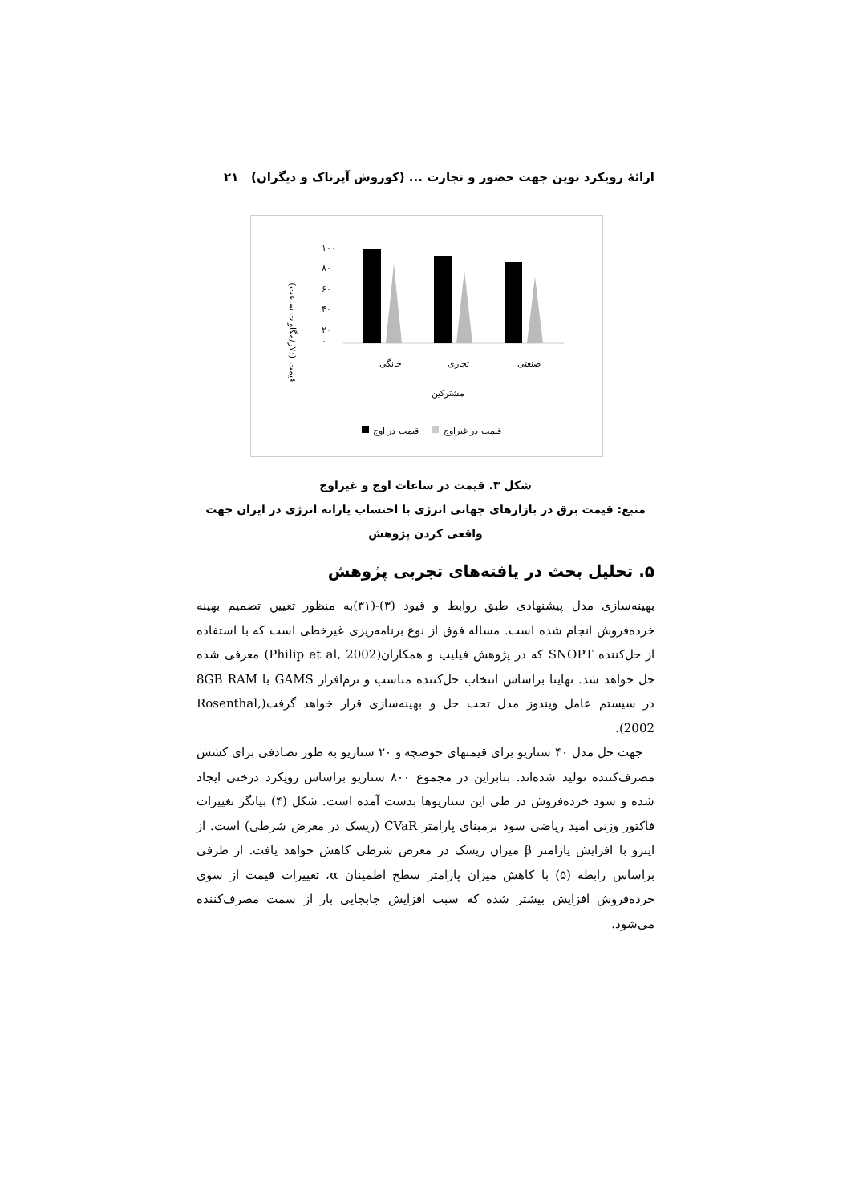ارائهٔ رویکرد نوین جهت حضور و تجارت ... (کوروش آپرناک و دیگران) ۲۱
قیمت (دلار/مگاوات ساعت)
۱۰۰
۸۰
۶۰
۴۰
۲۰
۰
خانگی
تجاری
صنعتی
مشترکین
قیمت در اوج
قیمت در غیراوج
شکل ۳. قیمت در ساعات اوج و غیراوج
منبع: قیمت برق در بازارهای جهانی انرژی با احتساب یارانه انرژی در ایران جهت واقعی کردن پژوهش
۵. تحلیل بحث در یافته‌های تجربی پژوهش
بهینه‌سازی مدل پیشنهادی طبق روابط و قیود (۳)-(۳۱)به منظور تعیین تصمیم بهینه خرده‌فروش انجام شده است. مساله فوق از نوع برنامه‌ریزی غیرخطی است که با استفاده از حل‌کننده SNOPT که در پژوهش فیلیپ و همکاران(Philip et al, 2002) معرفی شده حل خواهد شد. نهایتا براساس انتخاب حل‌کننده مناسب و نرم‌افزار GAMS با 8GB RAM در سیستم عامل ویندوز مدل تحت حل و بهینه‌سازی قرار خواهد گرفت(Rosenthal, 2002).
جهت حل مدل ۴۰ سناریو برای قیمتهای حوضچه و ۲۰ سناریو به طور تصادفی برای کشش مصرف‌کننده تولید شده‌اند. بنابراین در مجموع ۸۰۰ سناریو براساس رویکرد درختی ایجاد شده و سود خرده‌فروش در طی این سناریوها بدست آمده است. شکل (۴) بیانگر تغییرات فاکتور وزنی امید ریاضی سود برمبنای پارامتر CVaR (ریسک در معرض شرطی) است. از اینرو با افزایش پارامتر β میزان ریسک در معرض شرطی کاهش خواهد یافت. از طرفی براساس رابطه (۵) با کاهش میزان پارامتر سطح اطمینان α، تغییرات قیمت از سوی خرده‌فروش افزایش بیشتر شده که سبب افزایش جابجایی بار از سمت مصرف‌کننده می‌شود.